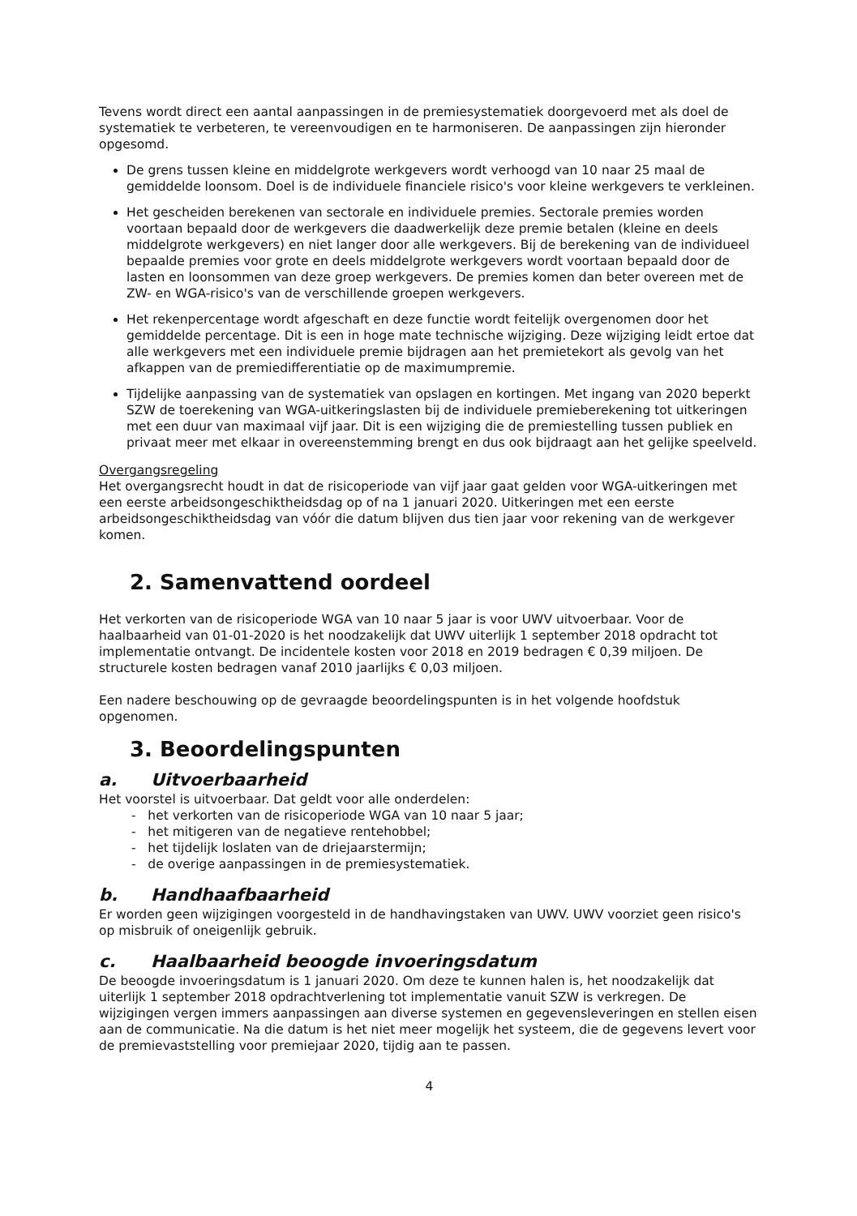Tevens wordt direct een aantal aanpassingen in de premiesystematiek doorgevoerd met als doel de systematiek te verbeteren, te vereenvoudigen en te harmoniseren. De aanpassingen zijn hieronder opgesomd.
De grens tussen kleine en middelgrote werkgevers wordt verhoogd van 10 naar 25 maal de gemiddelde loonsom. Doel is de individuele financiele risico's voor kleine werkgevers te verkleinen.
Het gescheiden berekenen van sectorale en individuele premies. Sectorale premies worden voortaan bepaald door de werkgevers die daadwerkelijk deze premie betalen (kleine en deels middelgrote werkgevers) en niet langer door alle werkgevers. Bij de berekening van de individueel bepaalde premies voor grote en deels middelgrote werkgevers wordt voortaan bepaald door de lasten en loonsommen van deze groep werkgevers. De premies komen dan beter overeen met de ZW- en WGA-risico's van de verschillende groepen werkgevers.
Het rekenpercentage wordt afgeschaft en deze functie wordt feitelijk overgenomen door het gemiddelde percentage. Dit is een in hoge mate technische wijziging. Deze wijziging leidt ertoe dat alle werkgevers met een individuele premie bijdragen aan het premietekort als gevolg van het afkappen van de premiedifferentiatie op de maximumpremie.
Tijdelijke aanpassing van de systematiek van opslagen en kortingen. Met ingang van 2020 beperkt SZW de toerekening van WGA-uitkeringslasten bij de individuele premieberekening tot uitkeringen met een duur van maximaal vijf jaar. Dit is een wijziging die de premiestelling tussen publiek en privaat meer met elkaar in overeenstemming brengt en dus ook bijdraagt aan het gelijke speelveld.
Overgangsregeling
Het overgangsrecht houdt in dat de risicoperiode van vijf jaar gaat gelden voor WGA-uitkeringen met een eerste arbeidsongeschiktheidsdag op of na 1 januari 2020. Uitkeringen met een eerste arbeidsongeschiktheidsdag van vóór die datum blijven dus tien jaar voor rekening van de werkgever komen.
2. Samenvattend oordeel
Het verkorten van de risicoperiode WGA van 10 naar 5 jaar is voor UWV uitvoerbaar. Voor de haalbaarheid van 01-01-2020 is het noodzakelijk dat UWV uiterlijk 1 september 2018 opdracht tot implementatie ontvangt. De incidentele kosten voor 2018 en 2019 bedragen € 0,39 miljoen. De structurele kosten bedragen vanaf 2010 jaarlijks € 0,03 miljoen.
Een nadere beschouwing op de gevraagde beoordelingspunten is in het volgende hoofdstuk opgenomen.
3. Beoordelingspunten
a. Uitvoerbaarheid
Het voorstel is uitvoerbaar. Dat geldt voor alle onderdelen:
- het verkorten van de risicoperiode WGA van 10 naar 5 jaar;
- het mitigeren van de negatieve rentehobbel;
- het tijdelijk loslaten van de driejaarstermijn;
- de overige aanpassingen in de premiesystematiek.
b. Handhaafbaarheid
Er worden geen wijzigingen voorgesteld in de handhavingstaken van UWV. UWV voorziet geen risico's op misbruik of oneigenlijk gebruik.
c. Haalbaarheid beoogde invoeringsdatum
De beoogde invoeringsdatum is 1 januari 2020. Om deze te kunnen halen is, het noodzakelijk dat uiterlijk 1 september 2018 opdrachtverlening tot implementatie vanuit SZW is verkregen. De wijzigingen vergen immers aanpassingen aan diverse systemen en gegevensleveringen en stellen eisen aan de communicatie. Na die datum is het niet meer mogelijk het systeem, die de gegevens levert voor de premievaststelling voor premiejaar 2020, tijdig aan te passen.
4